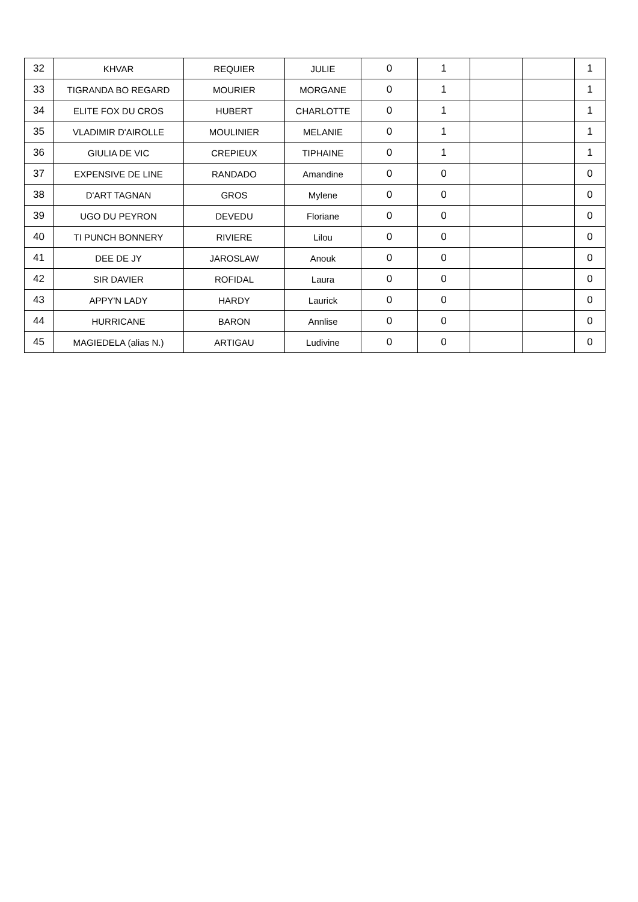| 32 | KHVAR | REQUIER | JULIE | 0 | 1 | | | 1 |
| 33 | TIGRANDA BO REGARD | MOURIER | MORGANE | 0 | 1 | | | 1 |
| 34 | ELITE FOX DU CROS | HUBERT | CHARLOTTE | 0 | 1 | | | 1 |
| 35 | VLADIMIR D'AIROLLE | MOULINIER | MELANIE | 0 | 1 | | | 1 |
| 36 | GIULIA DE VIC | CREPIEUX | TIPHAINE | 0 | 1 | | | 1 |
| 37 | EXPENSIVE DE LINE | RANDADO | Amandine | 0 | 0 | | | 0 |
| 38 | D'ART TAGNAN | GROS | Mylene | 0 | 0 | | | 0 |
| 39 | UGO DU PEYRON | DEVEDU | Floriane | 0 | 0 | | | 0 |
| 40 | TI PUNCH BONNERY | RIVIERE | Lilou | 0 | 0 | | | 0 |
| 41 | DEE DE JY | JAROSLAW | Anouk | 0 | 0 | | | 0 |
| 42 | SIR DAVIER | ROFIDAL | Laura | 0 | 0 | | | 0 |
| 43 | APPY'N LADY | HARDY | Laurick | 0 | 0 | | | 0 |
| 44 | HURRICANE | BARON | Annlise | 0 | 0 | | | 0 |
| 45 | MAGIEDELA (alias N.) | ARTIGAU | Ludivine | 0 | 0 | | | 0 |